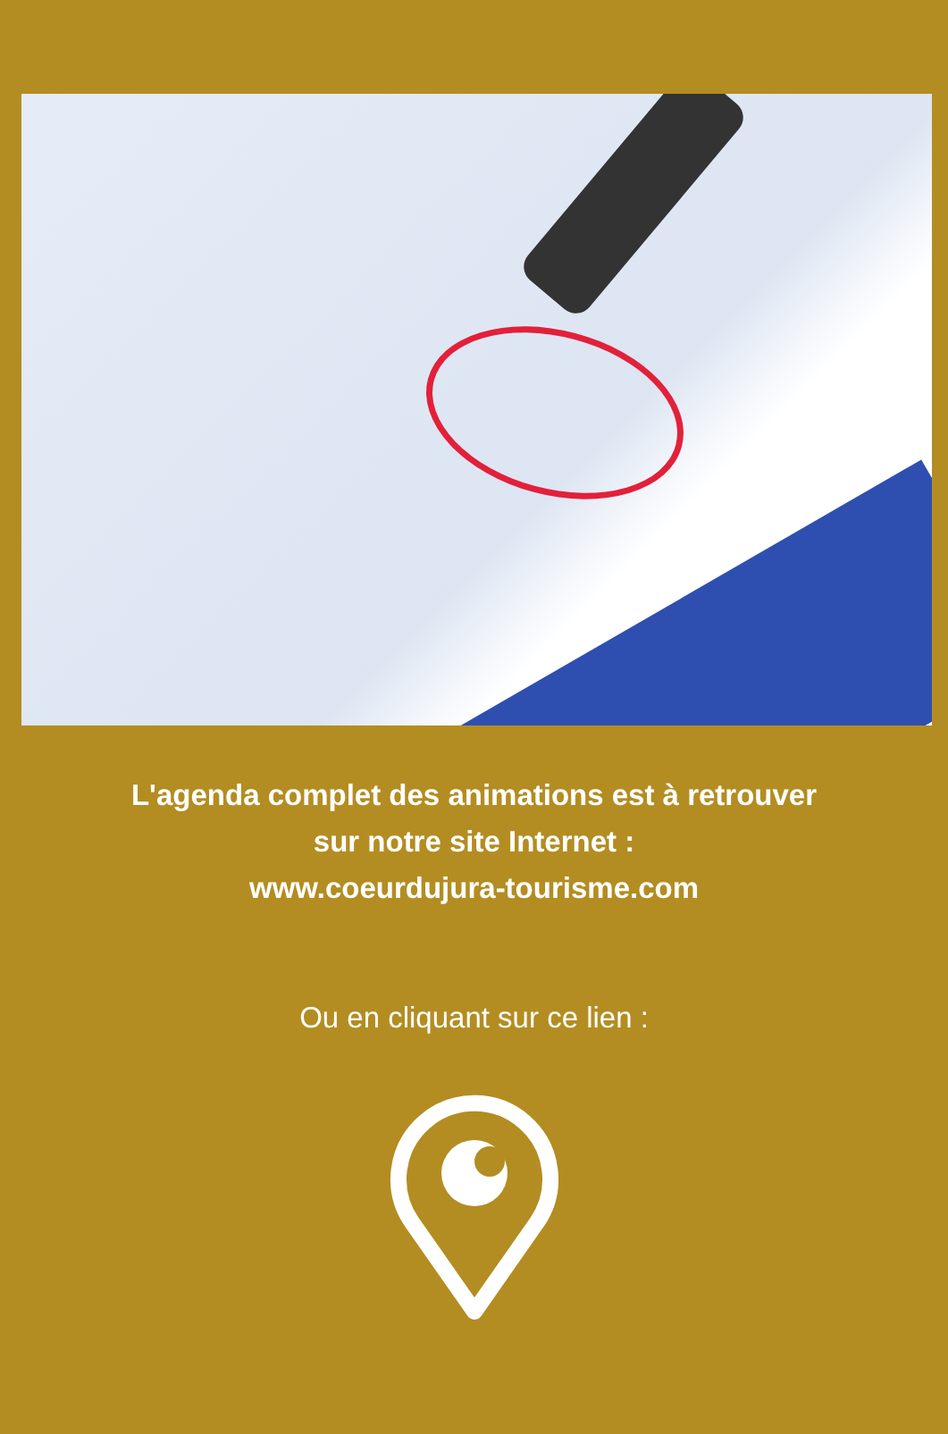L'agenda complet des animations est à retrouver
sur notre site Internet :
www.coeurdujura-tourisme.com
Ou en cliquant sur ce lien :